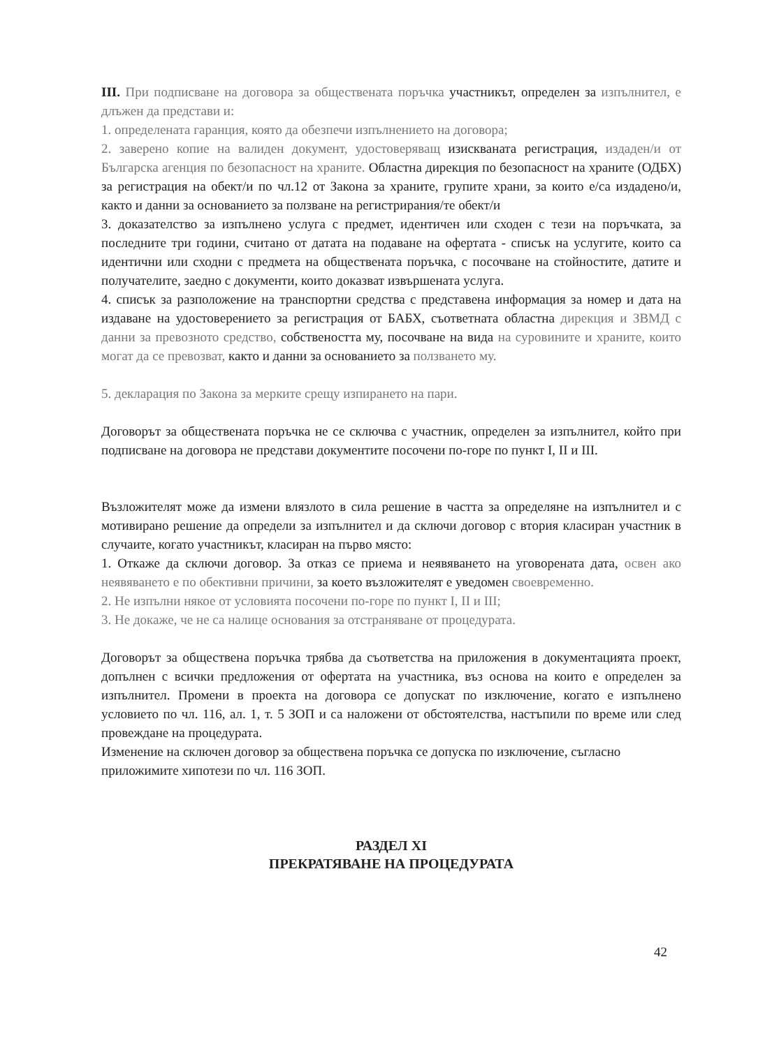III. При подписване на договора за обществената поръчка участникът, определен за изпълнител, е длъжен да представи и:
1. определената гаранция, която да обезпечи изпълнението на договора;
2. заверено копие на валиден документ, удостоверяващ изискваната регистрация, издаден/и от Българска агенция по безопасност на храните. Областна дирекция по безопасност на храните (ОДБХ) за регистрация на обект/и по чл.12 от Закона за храните, групите храни, за които е/са издадено/и, както и данни за основанието за ползване на регистрирания/те обект/и
3. доказателство за изпълнено услуга с предмет, идентичен или сходен с тези на поръчката, за последните три години, считано от датата на подаване на офертата - списък на услугите, които са идентични или сходни с предмета на обществената поръчка, с посочване на стойностите, датите и получателите, заедно с документи, които доказват извършената услуга.
4. списък за разположение на транспортни средства с представена информация за номер и дата на издаване на удостоверението за регистрация от БАБХ, съответната областна дирекция и ЗВМД с данни за превозното средство, собствеността му, посочване на вида на суровините и храните, които могат да се превозват, както и данни за основанието за ползването му.
5. декларация по Закона за мерките срещу изпирането на пари.
Договорът за обществената поръчка не се сключва с участник, определен за изпълнител, който при подписване на договора не представи документите посочени по-горе по пункт I, II и III.
Възложителят може да измени влязлото в сила решение в частта за определяне на изпълнител и с мотивирано решение да определи за изпълнител и да сключи договор с втория класиран участник в случаите, когато участникът, класиран на първо място:
1. Откаже да сключи договор. За отказ се приема и неявяването на уговорената дата, освен ако неявяването е по обективни причини, за което възложителят е уведомен своевременно.
2. Не изпълни някое от условията посочени по-горе по пункт I, II и III;
3. Не докаже, че не са налице основания за отстраняване от процедурата.
Договорът за обществена поръчка трябва да съответства на приложения в документацията проект, допълнен с всички предложения от офертата на участника, въз основа на които е определен за изпълнител. Промени в проекта на договора се допускат по изключение, когато е изпълнено условието по чл. 116, ал. 1, т. 5 ЗОП и са наложени от обстоятелства, настъпили по време или след провеждане на процедурата.
Изменение на сключен договор за обществена поръчка се допуска по изключение, съгласно приложимите хипотези по чл. 116 ЗОП.
РАЗДЕЛ XI
ПРЕКРАТЯВАНЕ НА ПРОЦЕДУРАТА
42